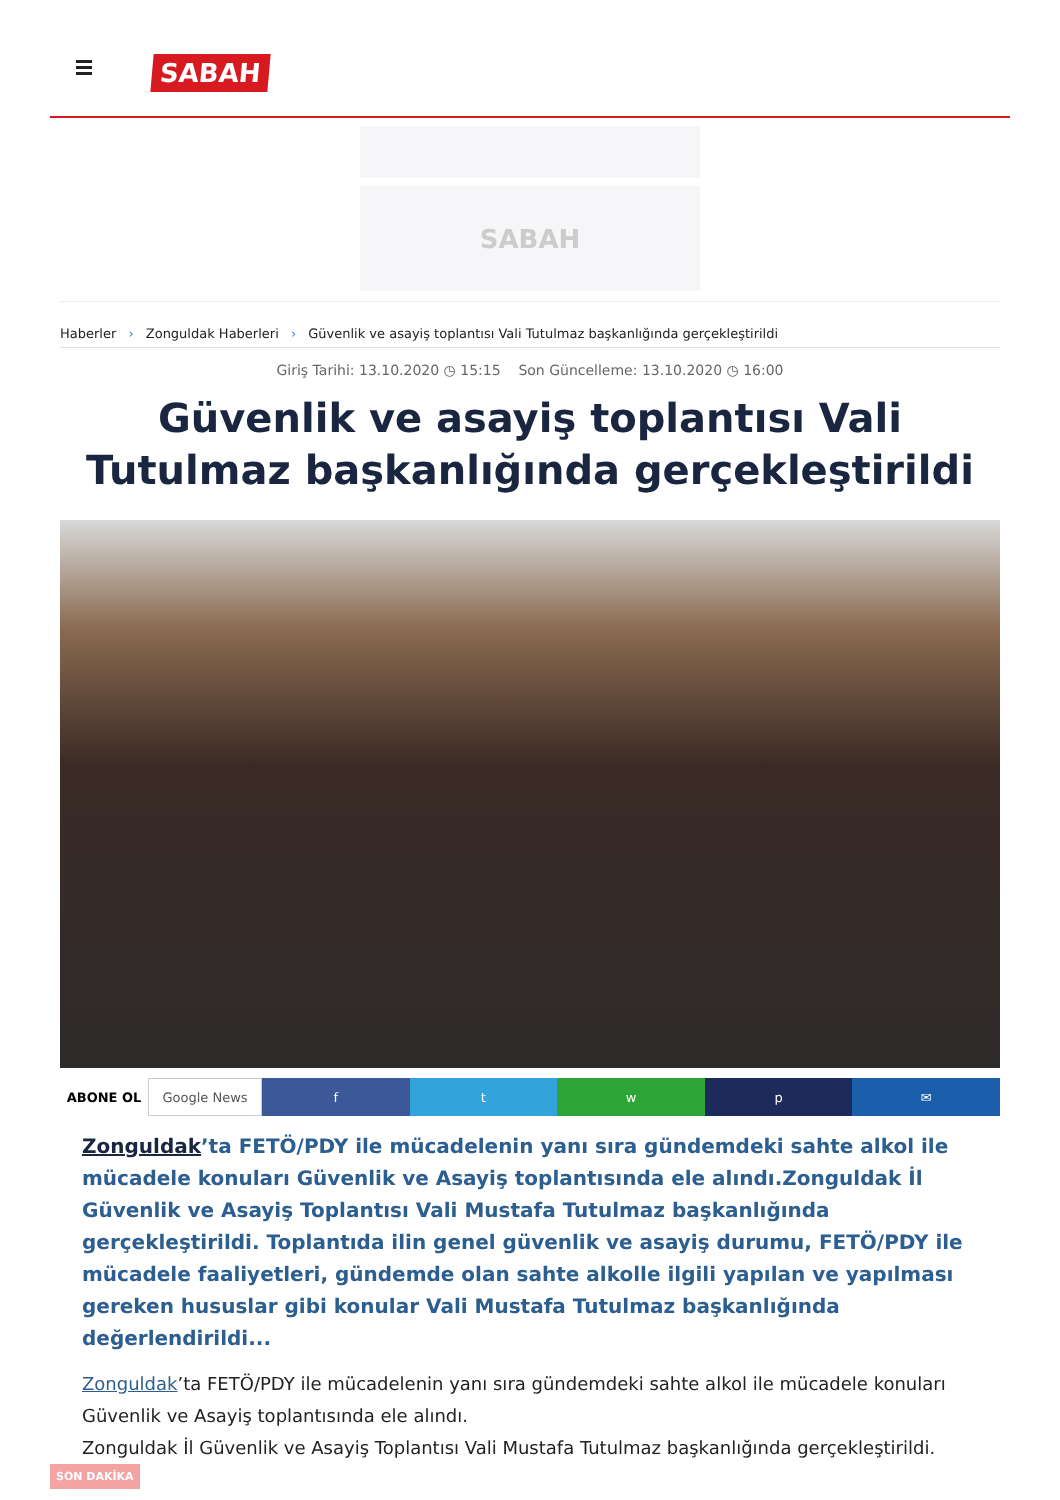SABAH
SABAH
Haberler › Zonguldak Haberleri › Güvenlik ve asayiş toplantısı Vali Tutulmaz başkanlığında gerçekleştirildi
Giriş Tarihi: 13.10.2020 ◷ 15:15 Son Güncelleme: 13.10.2020 ◷ 16:00
Güvenlik ve asayiş toplantısı Vali Tutulmaz başkanlığında gerçekleştirildi
ABONE OL Google News f t w p ✉
Zonguldak’ta FETÖ/PDY ile mücadelenin yanı sıra gündemdeki sahte alkol ile mücadele konuları Güvenlik ve Asayiş toplantısında ele alındı.Zonguldak İl Güvenlik ve Asayiş Toplantısı Vali Mustafa Tutulmaz başkanlığında gerçekleştirildi. Toplantıda ilin genel güvenlik ve asayiş durumu, FETÖ/PDY ile mücadele faaliyetleri, gündemde olan sahte alkolle ilgili yapılan ve yapılması gereken hususlar gibi konular Vali Mustafa Tutulmaz başkanlığında değerlendirildi...
Zonguldak’ta FETÖ/PDY ile mücadelenin yanı sıra gündemdeki sahte alkol ile mücadele konuları Güvenlik ve Asayiş toplantısında ele alındı.
Zonguldak İl Güvenlik ve Asayiş Toplantısı Vali Mustafa Tutulmaz başkanlığında gerçekleştirildi.
SON DAKİKA